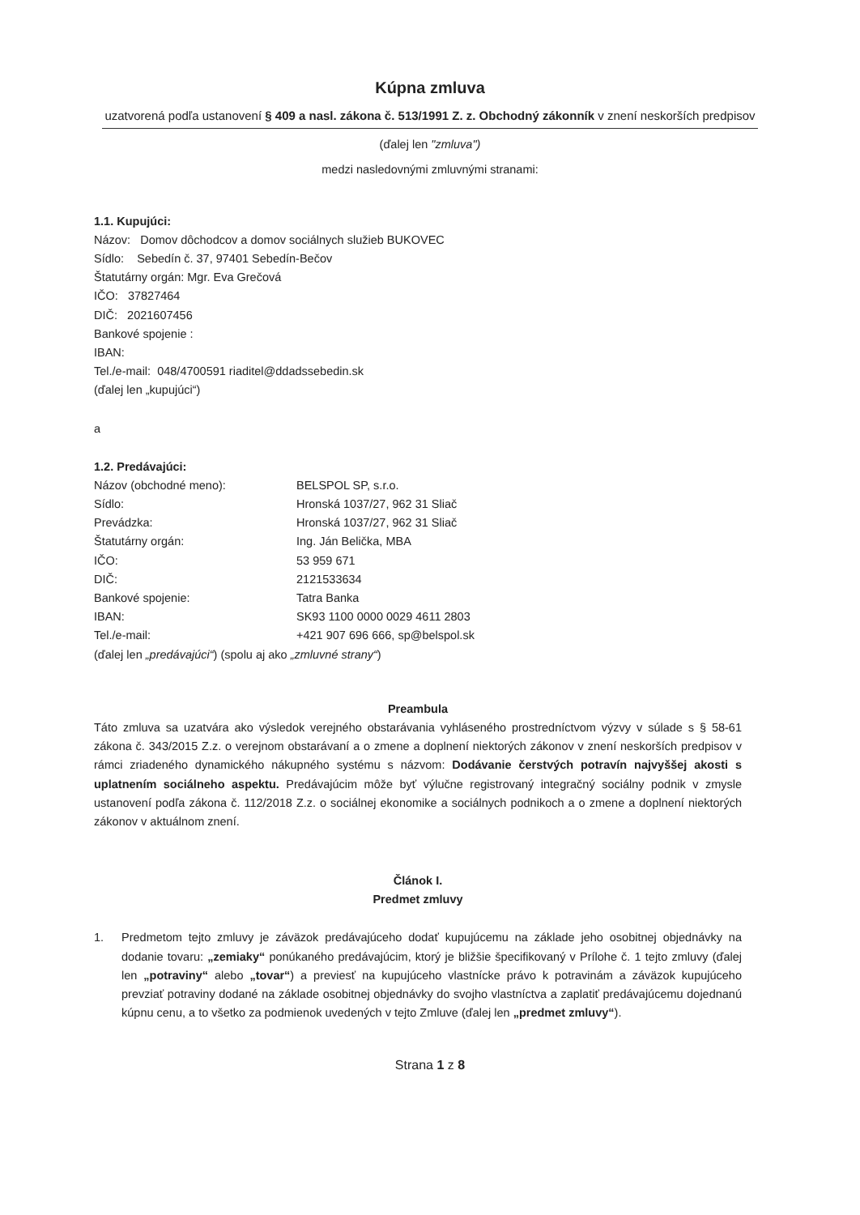Kúpna zmluva
uzatvorená podľa ustanovení § 409 a nasl. zákona č. 513/1991 Z. z. Obchodný zákonník v znení neskorších predpisov
(ďalej len "zmluva")
medzi nasledovnými zmluvnými stranami:
1.1. Kupujúci:
Názov: Domov dôchodcov a domov sociálnych služieb BUKOVEC
Sídlo: Sebedín č. 37, 97401 Sebedín-Bečov
Štatutárny orgán: Mgr. Eva Grečová
IČO: 37827464
DIČ: 2021607456
Bankové spojenie :
IBAN:
Tel./e-mail: 048/4700591 riaditel@ddadssebedin.sk
(ďalej len „kupujúci“)
a
1.2. Predávajúci:
Názov (obchodné meno): BELSPOL SP, s.r.o.
Sídlo: Hronská 1037/27, 962 31 Sliač
Prevádzka: Hronská 1037/27, 962 31 Sliač
Štatutárny orgán: Ing. Ján Belička, MBA
IČO: 53 959 671
DIČ: 2121533634
Bankové spojenie: Tatra Banka
IBAN: SK93 1100 0000 0029 4611 2803
Tel./e-mail: +421 907 696 666, sp@belspol.sk
(ďalej len „predávajúci“) (spolu aj ako „zmluvné strany“)
Preambula
Táto zmluva sa uzatvára ako výsledok verejného obstarávania vyhláseného prostredníctvom výzvy v súlade s § 58-61 zákona č. 343/2015 Z.z. o verejnom obstarávaní a o zmene a doplnení niektorých zákonov v znení neskorších predpisov v rámci zriadeného dynamického nákupného systému s názvom: Dodávanie čerstvých potravín najvyššej akosti s uplatnením sociálneho aspektu. Predávajúcim môže byť výlučne registrovaný integračný sociálny podnik v zmysle ustanovení podľa zákona č. 112/2018 Z.z. o sociálnej ekonomike a sociálnych podnikoch a o zmene a doplnení niektorých zákonov v aktuálnom znení.
Článok I.
Predmet zmluvy
1. Predmetom tejto zmluvy je záväzok predávajúceho dodať kupujúcemu na základe jeho osobitnej objednávky na dodanie tovaru: „zemiaky“ ponúkaného predávajúcim, ktorý je bližšie špecifikovaný v Prílohe č. 1 tejto zmluvy (ďalej len „potraviny“ alebo „tovar“) a previesť na kupujúceho vlastnícke právo k potravinám a záväzok kupujúceho prevziať potraviny dodané na základe osobitnej objednávky do svojho vlastníctva a zaplatiť predávajúcemu dojednanú kúpnu cenu, a to všetko za podmienok uvedených v tejto Zmluve (ďalej len „predmet zmluvy“).
Strana 1 z 8